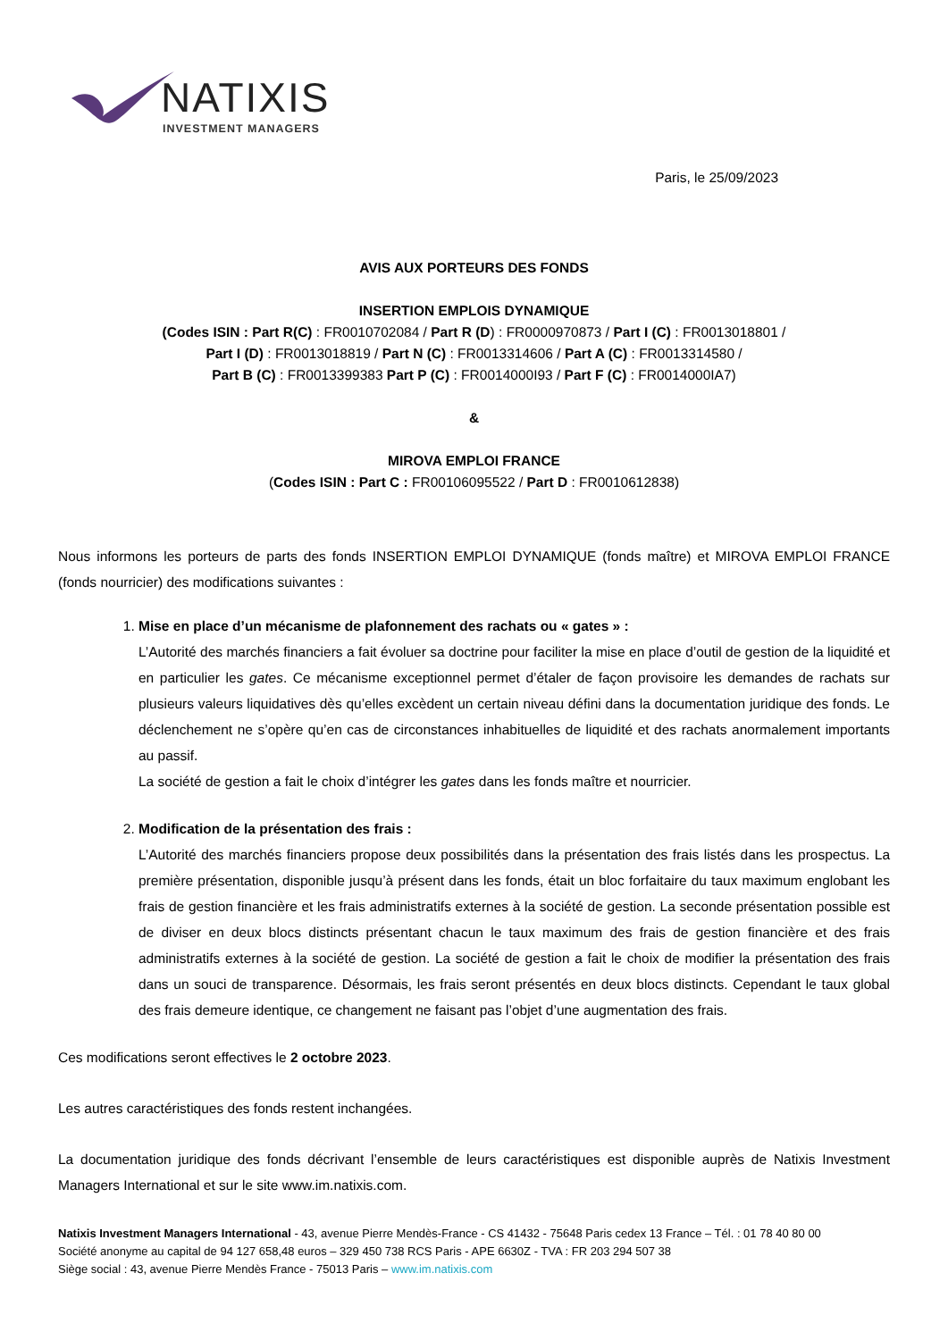NATIXIS
INVESTMENT MANAGERS
Paris, le 25/09/2023
AVIS AUX PORTEURS DES FONDS
INSERTION EMPLOIS DYNAMIQUE
(Codes ISIN : Part R(C) : FR0010702084 / Part R (D) : FR0000970873 / Part I (C) : FR0013018801 /
Part I (D) : FR0013018819 / Part N (C) : FR0013314606 / Part A (C) : FR0013314580 /
Part B (C) : FR0013399383 Part P (C) : FR0014000I93 / Part F (C) : FR0014000IA7)
&
MIROVA EMPLOI FRANCE
(Codes ISIN : Part C : FR00106095522 / Part D : FR0010612838)
Nous informons les porteurs de parts des fonds INSERTION EMPLOI DYNAMIQUE (fonds maître) et MIROVA EMPLOI FRANCE (fonds nourricier) des modifications suivantes :
1. Mise en place d’un mécanisme de plafonnement des rachats ou « gates » :
L’Autorité des marchés financiers a fait évoluer sa doctrine pour faciliter la mise en place d’outil de gestion de la liquidité et en particulier les gates. Ce mécanisme exceptionnel permet d’étaler de façon provisoire les demandes de rachats sur plusieurs valeurs liquidatives dès qu’elles excèdent un certain niveau défini dans la documentation juridique des fonds. Le déclenchement ne s’opère qu’en cas de circonstances inhabituelles de liquidité et des rachats anormalement importants au passif.
La société de gestion a fait le choix d’intégrer les gates dans les fonds maître et nourricier.
2. Modification de la présentation des frais :
L’Autorité des marchés financiers propose deux possibilités dans la présentation des frais listés dans les prospectus. La première présentation, disponible jusqu’à présent dans les fonds, était un bloc forfaitaire du taux maximum englobant les frais de gestion financière et les frais administratifs externes à la société de gestion. La seconde présentation possible est de diviser en deux blocs distincts présentant chacun le taux maximum des frais de gestion financière et des frais administratifs externes à la société de gestion. La société de gestion a fait le choix de modifier la présentation des frais dans un souci de transparence. Désormais, les frais seront présentés en deux blocs distincts. Cependant le taux global des frais demeure identique, ce changement ne faisant pas l’objet d’une augmentation des frais.
Ces modifications seront effectives le 2 octobre 2023.
Les autres caractéristiques des fonds restent inchangées.
La documentation juridique des fonds décrivant l’ensemble de leurs caractéristiques est disponible auprès de Natixis Investment Managers International et sur le site www.im.natixis.com.
Natixis Investment Managers International - 43, avenue Pierre Mendès-France - CS 41432 - 75648 Paris cedex 13 France – Tél. : 01 78 40 80 00
Société anonyme au capital de 94 127 658,48 euros – 329 450 738 RCS Paris - APE 6630Z - TVA : FR 203 294 507 38
Siège social : 43, avenue Pierre Mendès France - 75013 Paris – www.im.natixis.com